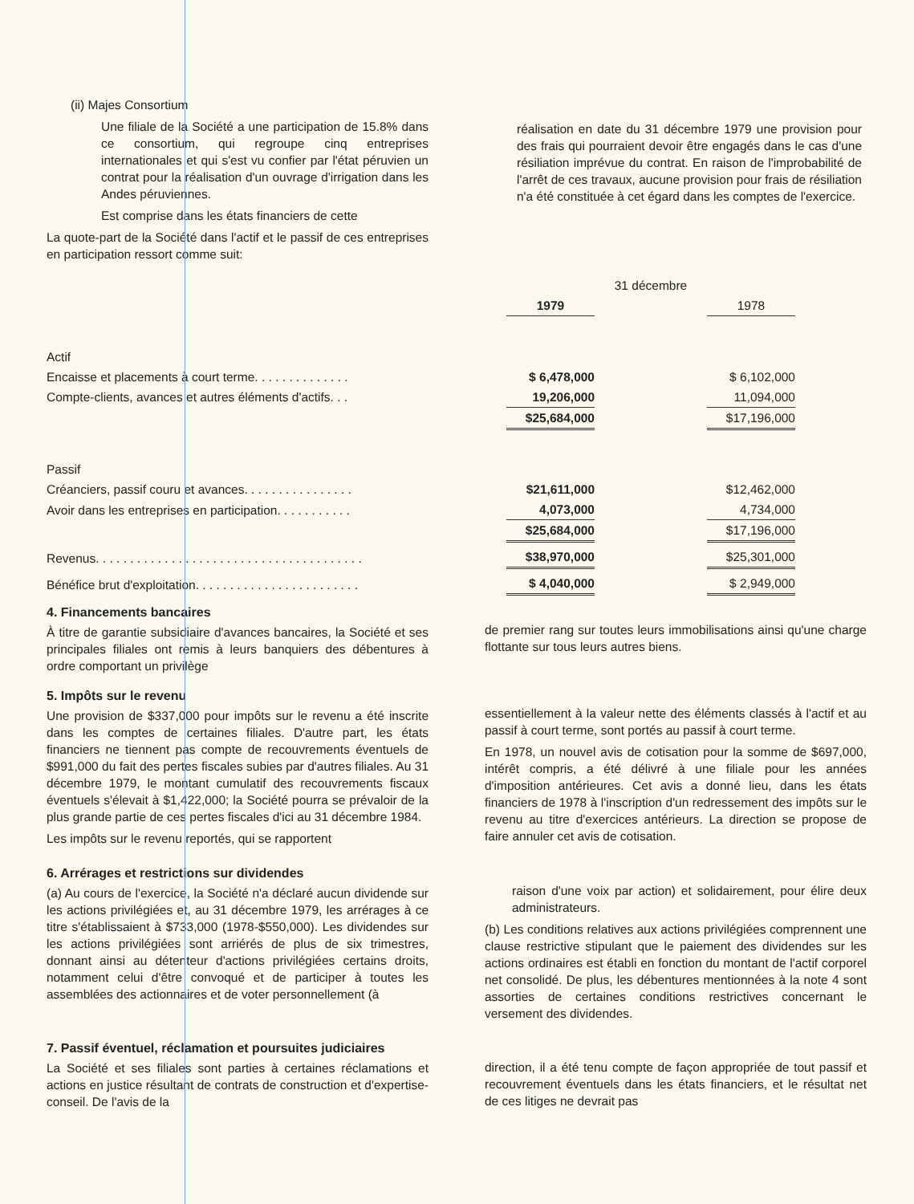(ii) Majes Consortium
Une filiale de la Société a une participation de 15.8% dans ce consortium, qui regroupe cinq entreprises internationales et qui s'est vu confier par l'état péruvien un contrat pour la réalisation d'un ouvrage d'irrigation dans les Andes péruviennes.
Est comprise dans les états financiers de cette
La quote-part de la Société dans l'actif et le passif de ces entreprises en participation ressort comme suit:
réalisation en date du 31 décembre 1979 une provision pour des frais qui pourraient devoir être engagés dans le cas d'une résiliation imprévue du contrat. En raison de l'improbabilité de l'arrêt de ces travaux, aucune provision pour frais de résiliation n'a été constituée à cet égard dans les comptes de l'exercice.
| | | 31 décembre | | | |
| | | 1979 | | 1978 | |
| Actif | | | | | |
| Encaisse et placements à court terme. . . . . . . . . . . . . . | | $ 6,478,000 | | $ 6,102,000 | |
| Compte-clients, avances et autres éléments d'actifs. . . | | 19,206,000 | | 11,094,000 | |
| | | $25,684,000 | | $17,196,000 | |
| Passif | | | | | |
| Créanciers, passif couru et avances. . . . . . . . . . . . . . . . | | $21,611,000 | | $12,462,000 | |
| Avoir dans les entreprises en participation. . . . . . . . . . . | | 4,073,000 | | 4,734,000 | |
| | | $25,684,000 | | $17,196,000 | |
| Revenus. . . . . . . . . . . . . . . . . . . . . . . . . . . . . . . . . . . . . . . | | $38,970,000 | | $25,301,000 | |
| Bénéfice brut d'exploitation. . . . . . . . . . . . . . . . . . . . . . . . | | $ 4,040,000 | | $ 2,949,000 | |
4. Financements bancaires
À titre de garantie subsidiaire d'avances bancaires, la Société et ses principales filiales ont remis à leurs banquiers des débentures à ordre comportant un privilège
de premier rang sur toutes leurs immobilisations ainsi qu'une charge flottante sur tous leurs autres biens.
5. Impôts sur le revenu
Une provision de $337,000 pour impôts sur le revenu a été inscrite dans les comptes de certaines filiales. D'autre part, les états financiers ne tiennent pas compte de recouvrements éventuels de $991,000 du fait des pertes fiscales subies par d'autres filiales. Au 31 décembre 1979, le montant cumulatif des recouvrements fiscaux éventuels s'élevait à $1,422,000; la Société pourra se prévaloir de la plus grande partie de ces pertes fiscales d'ici au 31 décembre 1984.
Les impôts sur le revenu reportés, qui se rapportent
essentiellement à la valeur nette des éléments classés à l'actif et au passif à court terme, sont portés au passif à court terme.
En 1978, un nouvel avis de cotisation pour la somme de $697,000, intérêt compris, a été délivré à une filiale pour les années d'imposition antérieures. Cet avis a donné lieu, dans les états financiers de 1978 à l'inscription d'un redressement des impôts sur le revenu au titre d'exercices antérieurs. La direction se propose de faire annuler cet avis de cotisation.
6. Arrérages et restrictions sur dividendes
(a) Au cours de l'exercice, la Société n'a déclaré aucun dividende sur les actions privilégiées et, au 31 décembre 1979, les arrérages à ce titre s'établissaient à $733,000 (1978-$550,000). Les dividendes sur les actions privilégiées sont arriérés de plus de six trimestres, donnant ainsi au détenteur d'actions privilégiées certains droits, notamment celui d'être convoqué et de participer à toutes les assemblées des actionnaires et de voter personnellement (à
raison d'une voix par action) et solidairement, pour élire deux administrateurs.
(b) Les conditions relatives aux actions privilégiées comprennent une clause restrictive stipulant que le paiement des dividendes sur les actions ordinaires est établi en fonction du montant de l'actif corporel net consolidé. De plus, les débentures mentionnées à la note 4 sont assorties de certaines conditions restrictives concernant le versement des dividendes.
7. Passif éventuel, réclamation et poursuites judiciaires
La Société et ses filiales sont parties à certaines réclamations et actions en justice résultant de contrats de construction et d'expertise-conseil. De l'avis de la
direction, il a été tenu compte de façon appropriée de tout passif et recouvrement éventuels dans les états financiers, et le résultat net de ces litiges ne devrait pas